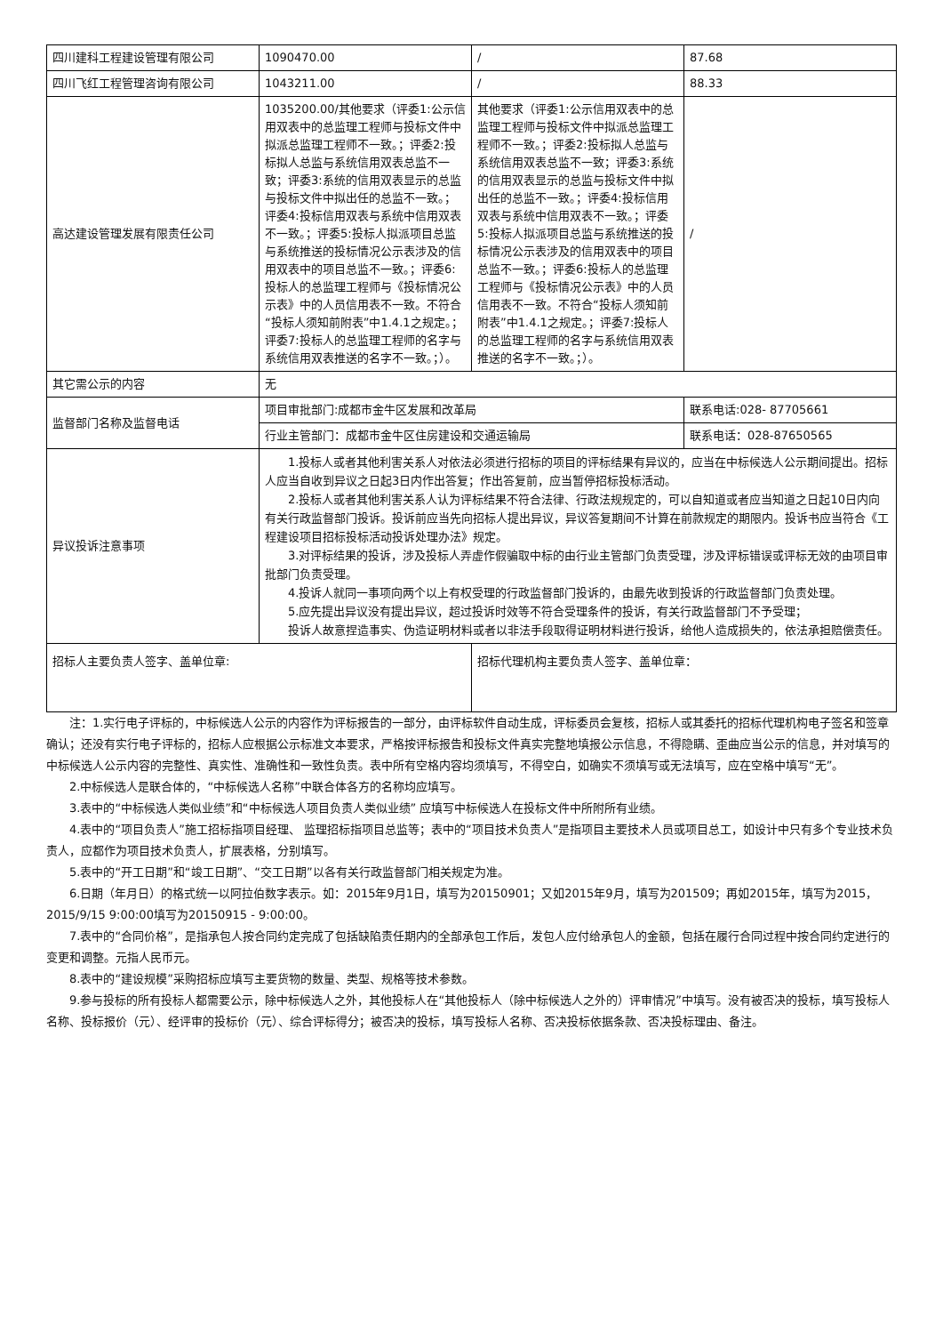| 四川建科工程建设管理有限公司 | 1090470.00 | / | 87.68 |
| 四川飞红工程管理咨询有限公司 | 1043211.00 | / | 88.33 |
| 高达建设管理发展有限责任公司 | 1035200.00/其他要求（评委1:公示信用双表中的总监理工程师与投标文件中拟派总监理工程师不一致。；评委2:投标拟人总监与系统信用双表总监不一致；评委3:系统的信用双表显示的总监与投标文件中拟出任的总监不一致。；评委4:投标信用双表与系统中信用双表不一致。；评委5:投标人拟派项目总监与系统推送的投标情况公示表涉及的信用双表中的项目总监不一致。；评委6:投标人的总监理工程师与《投标情况公示表》中的人员信用表不一致。不符合“投标人须知前附表”中1.4.1之规定。；评委7:投标人的总监理工程师的名字与系统信用双表推送的名字不一致。；）。 | 其他要求（评委1:公示信用双表中的总监理工程师与投标文件中拟派总监理工程师不一致。；评委2:投标拟人总监与系统信用双表总监不一致；评委3:系统的信用双表显示的总监与投标文件中拟出任的总监不一致。；评委4:投标信用双表与系统中信用双表不一致。；评委5:投标人拟派项目总监与系统推送的投标情况公示表涉及的信用双表中的项目总监不一致。；评委6:投标人的总监理工程师与《投标情况公示表》中的人员信用表不一致。不符合“投标人须知前附表”中1.4.1之规定。；评委7:投标人的总监理工程师的名字与系统信用双表推送的名字不一致。；）。 | / |
| 其它需公示的内容 | 无 | | |
| 监督部门名称及监督电话 | 项目审批部门:成都市金牛区发展和改革局 | | 联系电话:028- 87705661 |
| | 行业主管部门：成都市金牛区住房建设和交通运输局 | | 联系电话：028-87650565 |
| 异议投诉注意事项 | 1.投标人或者其他利害关系人对依法必须进行招标的项目的评标结果有异议的，应当在中标候选人公示期间提出。招标人应当自收到异议之日起3日内作出答复；作出答复前，应当暂停招标投标活动。 2.投标人或者其他利害关系人认为评标结果不符合法律、行政法规规定的，可以自知道或者应当知道之日起10日内向有关行政监督部门投诉。投诉前应当先向招标人提出异议，异议答复期间不计算在前款规定的期限内。投诉书应当符合《工程建设项目招标投标活动投诉处理办法》规定。 3.对评标结果的投诉，涉及投标人弄虚作假骗取中标的由行业主管部门负责受理，涉及评标错误或评标无效的由项目审批部门负责受理。 4.投诉人就同一事项向两个以上有权受理的行政监督部门投诉的，由最先收到投诉的行政监督部门负责处理。 5.应先提出异议没有提出异议，超过投诉时效等不符合受理条件的投诉，有关行政监督部门不予受理； 投诉人故意捏造事实、伪造证明材料或者以非法手段取得证明材料进行投诉，给他人造成损失的，依法承担赔偿责任。 | | |
| 招标人主要负责人签字、盖单位章: | | 招标代理机构主要负责人签字、盖单位章： | |
注：1.实行电子评标的，中标候选人公示的内容作为评标报告的一部分，由评标软件自动生成，评标委员会复核，招标人或其委托的招标代理机构电子签名和签章确认；还没有实行电子评标的，招标人应根据公示标准文本要求，严格按评标报告和投标文件真实完整地填报公示信息，不得隐瞒、歪曲应当公示的信息，并对填写的中标候选人公示内容的完整性、真实性、准确性和一致性负责。表中所有空格内容均须填写，不得空白，如确实不须填写或无法填写，应在空格中填写“无”。
2.中标候选人是联合体的，“中标候选人名称”中联合体各方的名称均应填写。
3.表中的“中标候选人类似业绩”和“中标候选人项目负责人类似业绩” 应填写中标候选人在投标文件中所附所有业绩。
4.表中的“项目负责人”施工招标指项目经理、 监理招标指项目总监等；表中的“项目技术负责人”是指项目主要技术人员或项目总工，如设计中只有多个专业技术负责人，应都作为项目技术负责人，扩展表格，分别填写。
5.表中的“开工日期”和“竣工日期”、“交工日期”以各有关行政监督部门相关规定为准。
6.日期（年月日）的格式统一以阿拉伯数字表示。如：2015年9月1日，填写为20150901；又如2015年9月，填写为201509；再如2015年，填写为2015，2015/9/15 9:00:00填写为20150915 - 9:00:00。
7.表中的“合同价格”，是指承包人按合同约定完成了包括缺陷责任期内的全部承包工作后，发包人应付给承包人的金额，包括在履行合同过程中按合同约定进行的变更和调整。元指人民币元。
8.表中的“建设规模”采购招标应填写主要货物的数量、类型、规格等技术参数。
9.参与投标的所有投标人都需要公示，除中标候选人之外，其他投标人在“其他投标人（除中标候选人之外的）评审情况”中填写。没有被否决的投标，填写投标人名称、投标报价（元）、经评审的投标价（元）、综合评标得分；被否决的投标，填写投标人名称、否决投标依据条款、否决投标理由、备注。